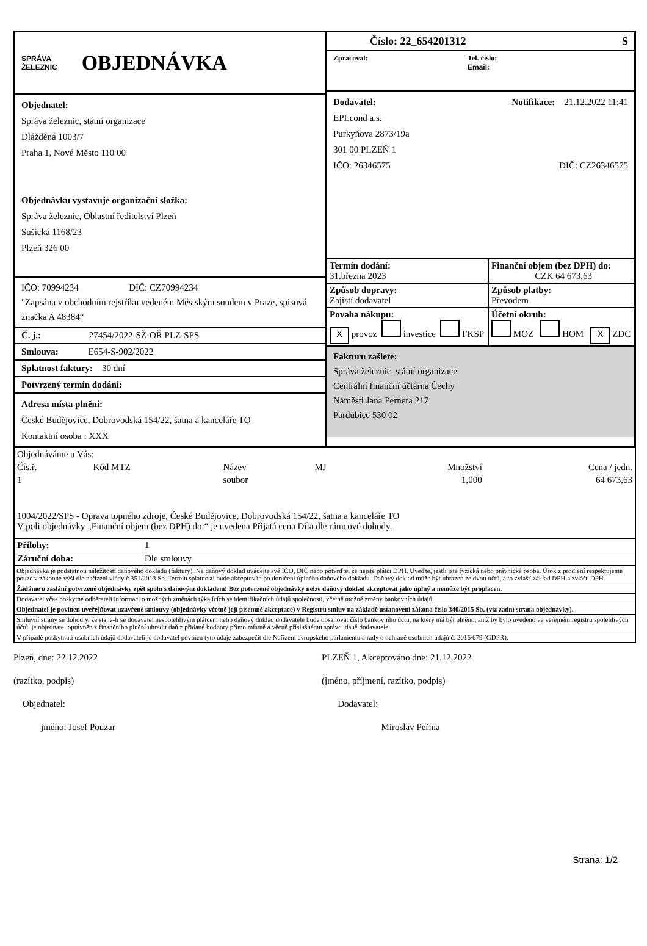SPRÁVA
ŽELEZNIC
OBJEDNÁVKA
Objednatel:
Správa železnic, státní organizace
Dlážděná 1003/7
Praha 1, Nové Město 110 00
Objednávku vystavuje organizační složka:
Správa železnic, Oblastní ředitelství Plzeň
Sušická 1168/23
Plzeň 326 00
IČO: 70994234 DIČ: CZ70994234
"Zapsána v obchodním rejstříku vedeném Městským soudem v Praze, spisová značka A 48384“
Č. j.: 27454/2022-SŽ-OŘ PLZ-SPS
Smlouva: E654-S-902/2022
Splatnost faktury: 30 dní
Potvrzený termín dodání:
Adresa místa plnění:
České Budějovice, Dobrovodská 154/22, šatna a kanceláře TO
Kontaktní osoba : XXX
Číslo: 22_654201312 S
Zpracoval: Tel. číslo:
Email:
Dodavatel: Notifikace: 21.12.2022 11:41
EPLcond a.s.
Purkyňova 2873/19a
301 00 PLZEŇ 1
IČO: 26346575 DIČ: CZ26346575
| Termín dodání: 31.března 2023 | Finanční objem (bez DPH) do: CZK 64 673,63 |
| Způsob dopravy: Zajistí dodavatel | Způsob platby: Převodem |
| Povaha nákupu: X provoz investice FKSP | Účetní okruh: MOZ HOM X ZDC |
Fakturu zašlete:
Správa železnic, státní organizace
Centrální finanční účtárna Čechy
Náměstí Jana Pernera 217
Pardubice 530 02
| Objednáváme u Vás: | | | | | |
| Čís.ř. | Kód MTZ | Název | MJ | Množství | Cena / jedn. |
| 1 | | soubor | | 1,000 | 64 673,63 |
1004/2022/SPS - Oprava topného zdroje, České Budějovice, Dobrovodská 154/22, šatna a kanceláře TO
V poli objednávky „Finanční objem (bez DPH) do:“ je uvedena Přijatá cena Díla dle rámcové dohody.
| Přílohy: | 1 |
| Záruční doba: | Dle smlouvy |
Objednávka je podstatnou náležitostí daňového dokladu (faktury). Na daňový doklad uvádějte své IČO, DIČ nebo potvrďte, že nejste plátci DPH. Uveďte, jestli jste fyzická nebo právnická osoba. Úrok z prodlení respektujeme pouze v zákonné výši dle nařízení vlády č.351/2013 Sb. Termín splatnosti bude akceptován po doručení úplného daňového dokladu. Daňový doklad může být uhrazen ze dvou účtů, a to zvlášť základ DPH a zvlášť DPH.
Žádáme o zaslání potvrzené objednávky zpět spolu s daňovým dokladem! Bez potvrzené objednávky nelze daňový doklad akceptovat jako úplný a nemůže být proplacen.
Dodavatel včas poskytne odběrateli informaci o možných změnách týkajících se identifikačních údajů společnosti, včetně možné změny bankovních údajů.
Objednatel je povinen uveřejňovat uzavřené smlouvy (objednávky včetně její písemné akceptace) v Registru smluv na základě ustanovení zákona číslo 340/2015 Sb. (viz zadní strana objednávky).
Smluvní strany se dohodly, že stane-li se dodavatel nespolehlivým plátcem nebo daňový doklad dodavatele bude obsahovat číslo bankovního účtu, na který má být plněno, aniž by bylo uvedeno ve veřejném registru spolehlivých účtů, je objednatel oprávněn z finančního plnění uhradit daň z přidané hodnoty přímo místně a věcně příslušnému správci daně dodavatele.
V případě poskytnutí osobních údajů dodavateli je dodavatel povinen tyto údaje zabezpečit dle Nařízení evropského parlamentu a rady o ochraně osobních údajů č. 2016/679 (GDPR).
Plzeň, dne: 22.12.2022
(razítko, podpis)
Objednatel:
jméno: Josef Pouzar
PLZEŇ 1, Akceptováno dne: 21.12.2022
(jméno, příjmení, razítko, podpis)
Dodavatel:
Miroslav Peřina
Strana: 1/2